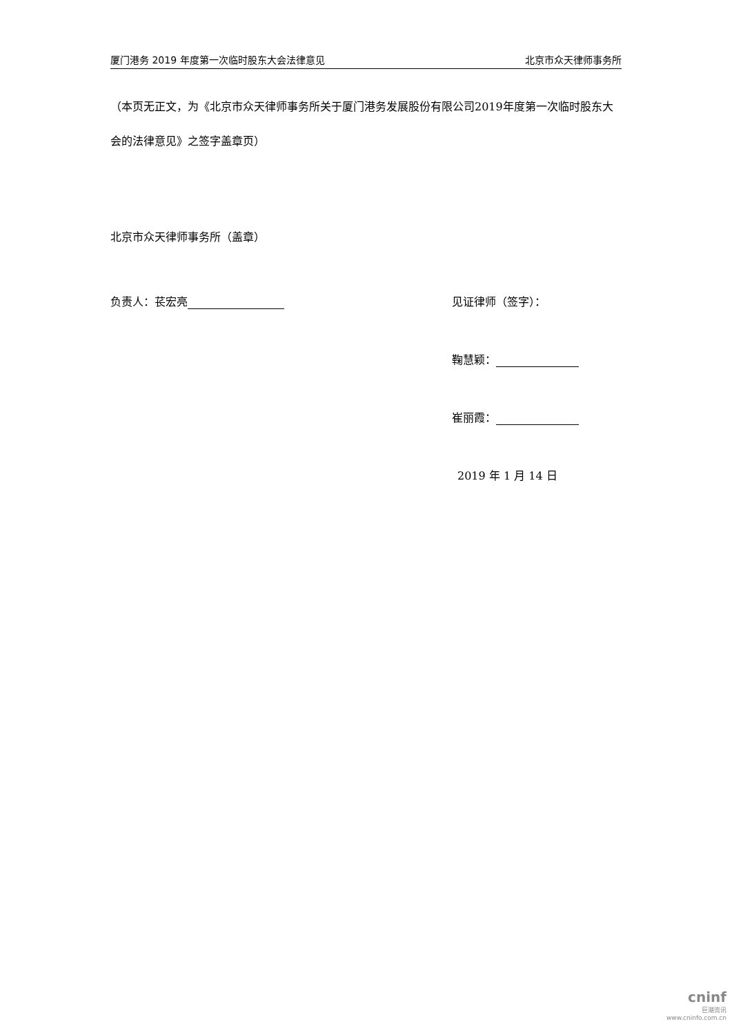厦门港务 2019 年度第一次临时股东大会法律意见 北京市众天律师事务所
（本页无正文，为《北京市众天律师事务所关于厦门港务发展股份有限公司2019年度第一次临时股东大会的法律意见》之签字盖章页）
北京市众天律师事务所（盖章）
负责人：苌宏亮 见证律师（签字）：
鞠慧颖：
崔丽霞：
2019 年 1 月 14 日
cninf
巨潮资讯
www.cninfo.com.cn